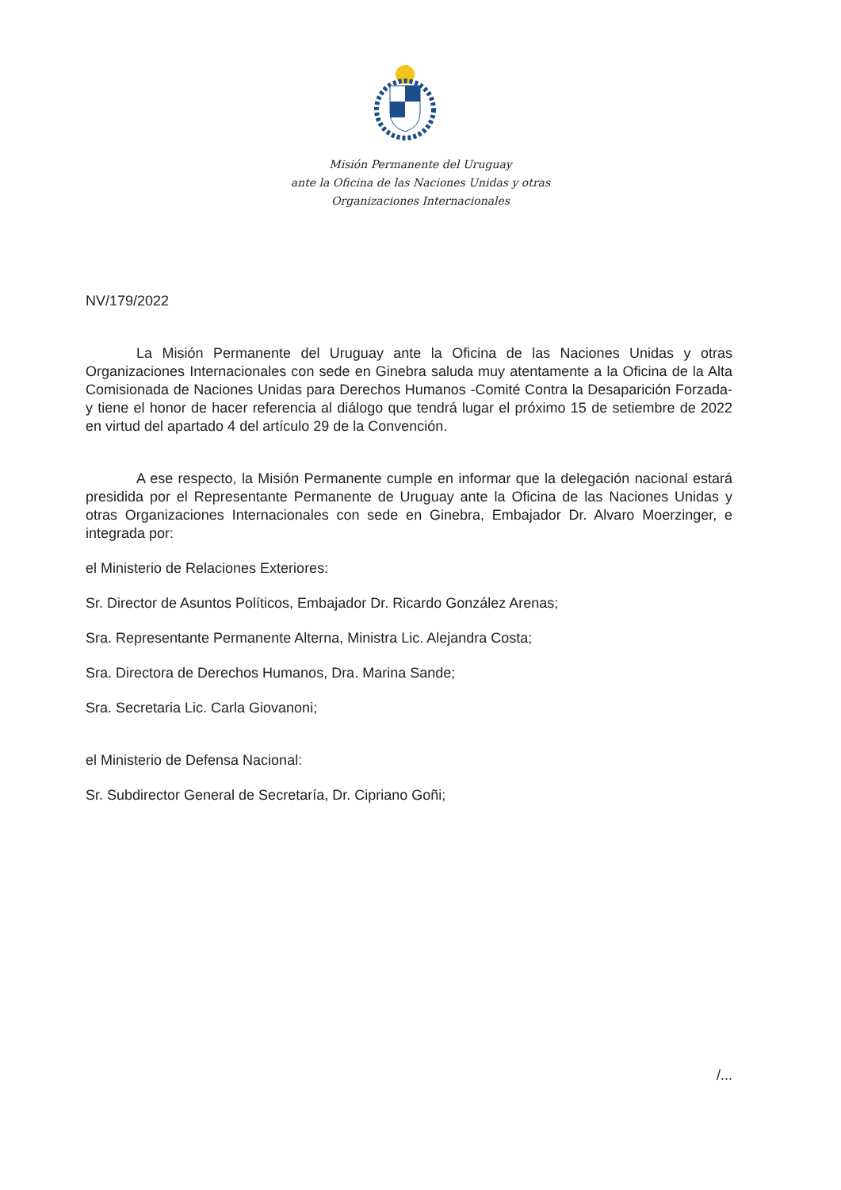Misión Permanente del Uruguay
ante la Oficina de las Naciones Unidas y otras
Organizaciones Internacionales
NV/179/2022
La Misión Permanente del Uruguay ante la Oficina de las Naciones Unidas y otras Organizaciones Internacionales con sede en Ginebra saluda muy atentamente a la Oficina de la Alta Comisionada de Naciones Unidas para Derechos Humanos -Comité Contra la Desaparición Forzada- y tiene el honor de hacer referencia al diálogo que tendrá lugar el próximo 15 de setiembre de 2022 en virtud del apartado 4 del artículo 29 de la Convención.
A ese respecto, la Misión Permanente cumple en informar que la delegación nacional estará presidida por el Representante Permanente de Uruguay ante la Oficina de las Naciones Unidas y otras Organizaciones Internacionales con sede en Ginebra, Embajador Dr. Alvaro Moerzinger, e integrada por:
el Ministerio de Relaciones Exteriores:
Sr. Director de Asuntos Políticos, Embajador Dr. Ricardo González Arenas;
Sra. Representante Permanente Alterna, Ministra Lic. Alejandra Costa;
Sra. Directora de Derechos Humanos, Dra. Marina Sande;
Sra. Secretaria Lic. Carla Giovanoni;
el Ministerio de Defensa Nacional:
Sr. Subdirector General de Secretaría, Dr. Cipriano Goñi;
/...